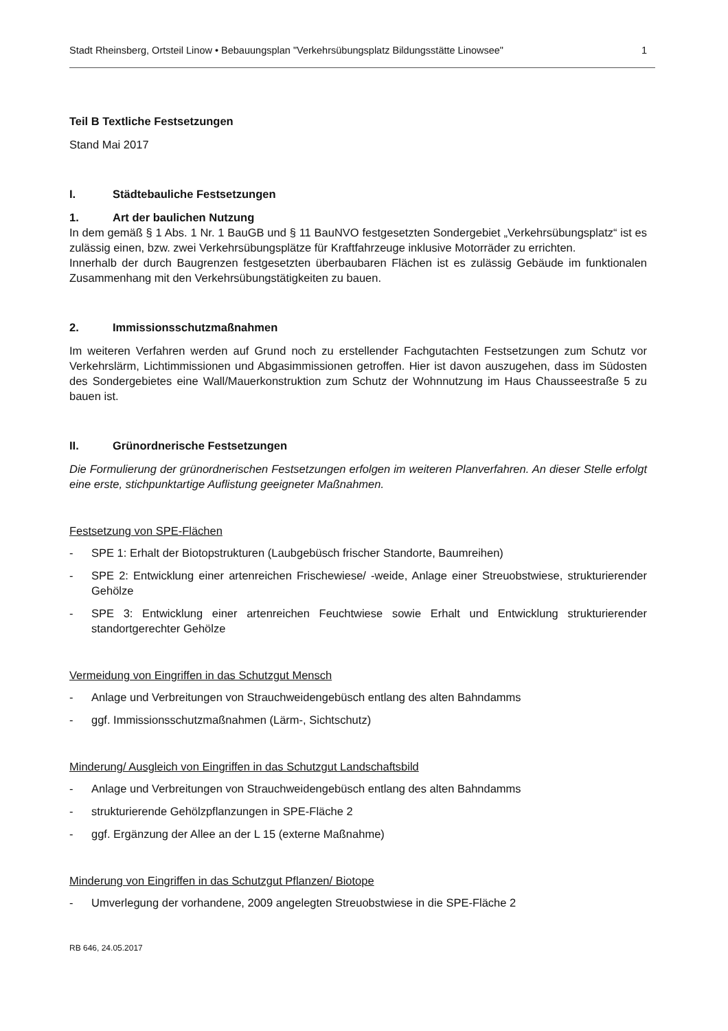Stadt Rheinsberg, Ortsteil Linow • Bebauungsplan "Verkehrsübungsplatz Bildungsstätte Linowsee" 1
Teil B Textliche Festsetzungen
Stand Mai 2017
I. Städtebauliche Festsetzungen
1. Art der baulichen Nutzung
In dem gemäß § 1 Abs. 1 Nr. 1 BauGB und § 11 BauNVO festgesetzten Sondergebiet „Verkehrsübungsplatz“ ist es zulässig einen, bzw. zwei Verkehrsübungsplätze für Kraftfahrzeuge inklusive Motorräder zu errichten.
Innerhalb der durch Baugrenzen festgesetzten überbaubaren Flächen ist es zulässig Gebäude im funktionalen Zusammenhang mit den Verkehrsübungstätigkeiten zu bauen.
2. Immissionsschutzmaßnahmen
Im weiteren Verfahren werden auf Grund noch zu erstellender Fachgutachten Festsetzungen zum Schutz vor Verkehrslärm, Lichtimmissionen und Abgasimmissionen getroffen. Hier ist davon auszugehen, dass im Südosten des Sondergebietes eine Wall/Mauerkonstruktion zum Schutz der Wohnnutzung im Haus Chausseestraße 5 zu bauen ist.
II. Grünordnerische Festsetzungen
Die Formulierung der grünordnerischen Festsetzungen erfolgen im weiteren Planverfahren. An dieser Stelle erfolgt eine erste, stichpunktartige Auflistung geeigneter Maßnahmen.
Festsetzung von SPE-Flächen
- SPE 1: Erhalt der Biotopstrukturen (Laubgebüsch frischer Standorte, Baumreihen)
- SPE 2: Entwicklung einer artenreichen Frischewiese/ -weide, Anlage einer Streuobstwiese, strukturierender Gehölze
- SPE 3: Entwicklung einer artenreichen Feuchtwiese sowie Erhalt und Entwicklung strukturierender standortgerechter Gehölze
Vermeidung von Eingriffen in das Schutzgut Mensch
- Anlage und Verbreitungen von Strauchweidengebüsch entlang des alten Bahndamms
- ggf. Immissionsschutzmaßnahmen (Lärm-, Sichtschutz)
Minderung/ Ausgleich von Eingriffen in das Schutzgut Landschaftsbild
- Anlage und Verbreitungen von Strauchweidengebüsch entlang des alten Bahndamms
- strukturierende Gehölzpflanzungen in SPE-Fläche 2
- ggf. Ergänzung der Allee an der L 15 (externe Maßnahme)
Minderung von Eingriffen in das Schutzgut Pflanzen/ Biotope
- Umverlegung der vorhandene, 2009 angelegten Streuobstwiese in die SPE-Fläche 2
RB 646, 24.05.2017